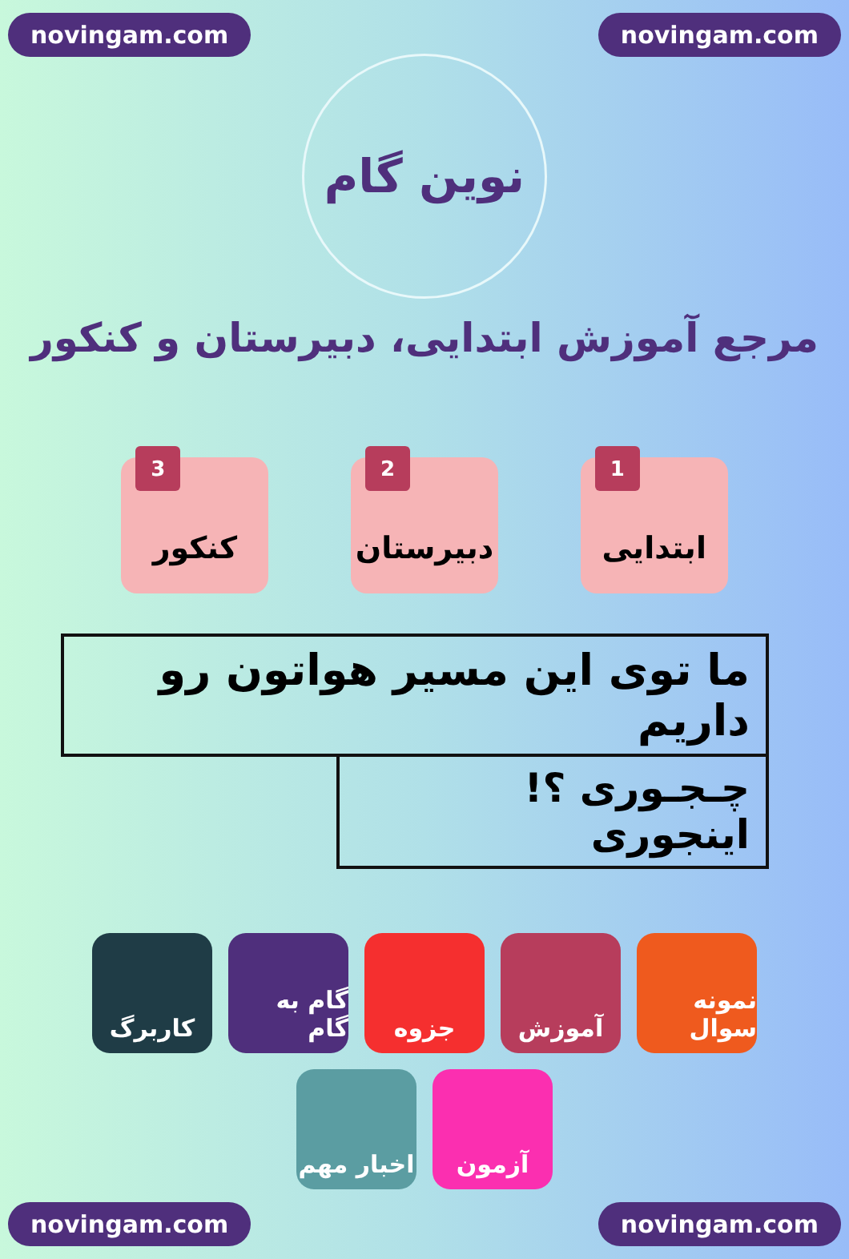novingam.com novingam.com
نوین گام
مرجع آموزش ابتدایی، دبیرستان و کنکور
1
ابتدایی
2
دبیرستان
3
کنکور
ما توی این مسیر هواتون رو داریم
چـجـوری ؟! اینجوری
نمونه سوال
آموزش
جزوه
گام به گام
کاربرگ
آزمون
اخبار مهم
novingam.com novingam.com